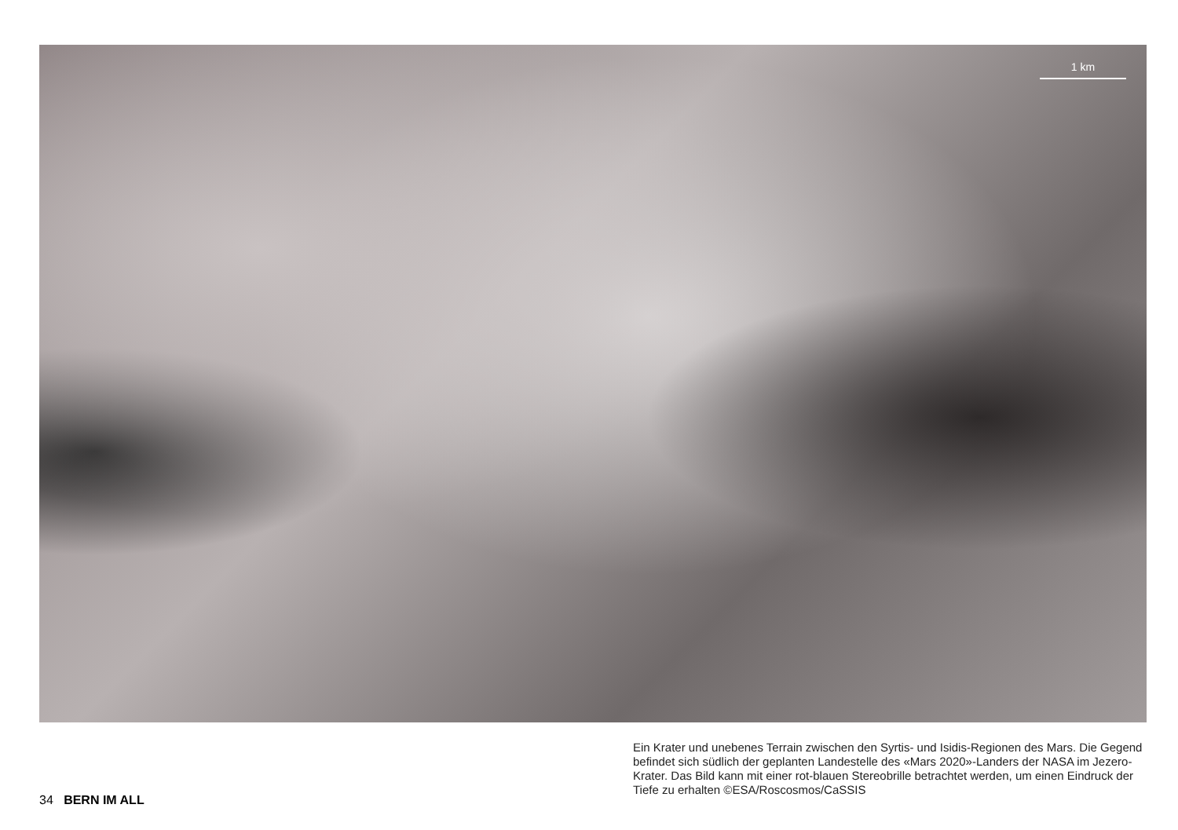1 km
Ein Krater und unebenes Terrain zwischen den Syrtis- und Isidis-Regionen des Mars. Die Gegend befindet sich südlich der geplanten Landestelle des «Mars 2020»-Landers der NASA im Jezero-Krater. Das Bild kann mit einer rot-blauen Stereobrille betrachtet werden, um einen Eindruck der Tiefe zu erhalten ©ESA/Roscosmos/CaSSIS
34 BERN IM ALL